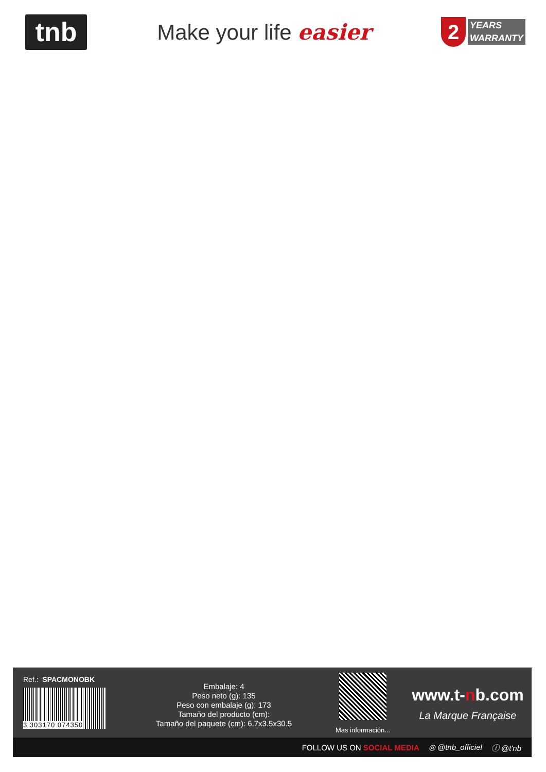tnb
Make your life easier
2
YEARS
WARRANTY
Ref.: SPACMONOBK
3 303170 074350
Embalaje: 4
Peso neto (g): 135
Peso con embalaje (g): 173
Tamaño del producto (cm):
Tamaño del paquete (cm): 6.7x3.5x30.5
Mas información...
www.t-nb.com
La Marque Française
FOLLOW US ON SOCIAL MEDIA ◎ @tnb_officiel ⓘ @t'nb